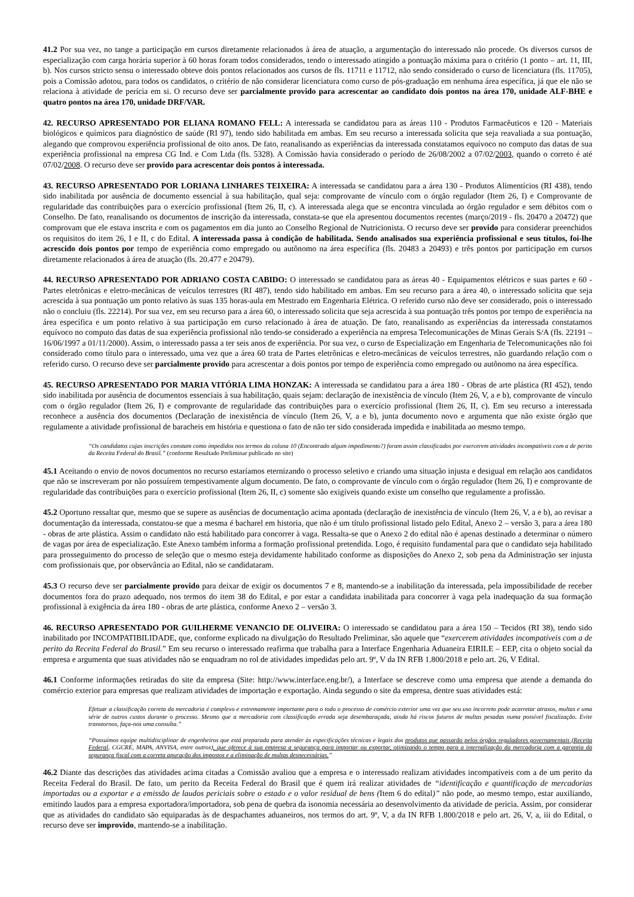41.2 Por sua vez, no tange a participação em cursos diretamente relacionados à área de atuação, a argumentação do interessado não procede. Os diversos cursos de especialização com carga horária superior à 60 horas foram todos considerados, tendo o interessado atingido a pontuação máxima para o critério (1 ponto – art. 11, III, b). Nos cursos stricto sensu o interessado obteve dois pontos relacionados aos cursos de fls. 11711 e 11712, não sendo considerado o curso de licenciatura (fls. 11705), pois a Comissão adotou, para todos os candidatos, o critério de não considerar licenciatura como curso de pós-graduação em nenhuma área específica, já que ele não se relaciona à atividade de perícia em si. O recurso deve ser parcialmente provido para acrescentar ao candidato dois pontos na área 170, unidade ALF-BHE e quatro pontos na área 170, unidade DRF/VAR.
42. RECURSO APRESENTADO POR ELIANA ROMANO FELL: A interessada se candidatou para as áreas 110 - Produtos Farmacêuticos e 120 - Materiais biológicos e químicos para diagnóstico de saúde (RI 97), tendo sido habilitada em ambas. Em seu recurso a interessada solicita que seja reavaliada a sua pontuação, alegando que comprovou experiência profissional de oito anos. De fato, reanalisando as experiências da interessada constatamos equívoco no computo das datas de sua experiência profissional na empresa CG Ind. e Com Ltda (fls. 5328). A Comissão havia considerado o período de 26/08/2002 a 07/02/2003, quando o correto é até 07/02/2008. O recurso deve ser provido para acrescentar dois pontos à interessada.
43. RECURSO APRESENTADO POR LORIANA LINHARES TEIXEIRA: A interessada se candidatou para a área 130 - Produtos Alimentícios (RI 438), tendo sido inabilitada por ausência de documento essencial à sua habilitação, qual seja: comprovante de vínculo com o órgão regulador (Item 26, I) e Comprovante de regularidade das contribuições para o exercício profissional (Item 26, II, c). A interessada alega que se encontra vinculada ao órgão regulador e sem débitos com o Conselho. De fato, reanalisando os documentos de inscrição da interessada, constata-se que ela apresentou documentos recentes (março/2019 - fls. 20470 a 20472) que comprovam que ele estava inscrita e com os pagamentos em dia junto ao Conselho Regional de Nutricionista. O recurso deve ser provido para considerar preenchidos os requisitos do item 26, I e II, c do Edital. A interessada passa à condição de habilitada. Sendo analisados sua experiência profissional e seus títulos, foi-lhe acrescido dois pontos por tempo de experiência como empregado ou autônomo na área específica (fls. 20483 a 20493) e três pontos por participação em cursos diretamente relacionados à área de atuação (fls. 20.477 e 20479).
44. RECURSO APRESENTADO POR ADRIANO COSTA CABIDO: O interessado se candidatou para as áreas 40 - Equipamentos elétricos e suas partes e 60 - Partes eletrônicas e eletro-mecânicas de veículos terrestres (RI 487), tendo sido habilitado em ambas. Em seu recurso para a área 40, o interessado solicita que seja acrescida à sua pontuação um ponto relativo às suas 135 horas-aula em Mestrado em Engenharia Elétrica. O referido curso não deve ser considerado, pois o interessado não o concluiu (fls. 22214). Por sua vez, em seu recurso para a área 60, o interessado solicita que seja acrescida à sua pontuação três pontos por tempo de experiência na área específica e um ponto relativo à sua participação em curso relacionado à área de atuação. De fato, reanalisando as experiências da interessada constatamos equívoco no computo das datas de sua experiência profissional não tendo-se considerado a experiência na empresa Telecomunicações de Minas Gerais S/A (fls. 22191 – 16/06/1997 a 01/11/2000). Assim, o interessado passa a ter seis anos de experiência. Por sua vez, o curso de Especialização em Engenharia de Telecomunicações não foi considerado como título para o interessado, uma vez que a área 60 trata de Partes eletrônicas e eletro-mecânicas de veículos terrestres, não guardando relação com o referido curso. O recurso deve ser parcialmente provido para acrescentar a dois pontos por tempo de experiência como empregado ou autônomo na área específica.
45. RECURSO APRESENTADO POR MARIA VITÓRIA LIMA HONZAK: A interessada se candidatou para a área 180 - Obras de arte plástica (RI 452), tendo sido inabilitada por ausência de documentos essenciais à sua habilitação, quais sejam: declaração de inexistência de vínculo (Item 26, V, a e b), comprovante de vínculo com o órgão regulador (Item 26, I) e comprovante de regularidade das contribuições para o exercício profissional (Item 26, II, c). Em seu recurso a interessada reconhece a ausência dos documentos (Declaração de inexistência de vínculo (Item 26, V, a e b), junta documento novo e argumenta que não existe órgão que regulamente a atividade profissional de baracheis em história e questiona o fato de não ter sido considerada impedida e inabilitada ao mesmo tempo.
“Os candidatos cujas inscrições constam como impedidos nos termos da coluna 10 (Encontrado algum impedimento?) foram assim classificados por exercerem atividades incompatíveis com a de perito da Receita Federal do Brasil.” (conforme Resultado Preliminar publicado no site)
45.1 Aceitando o envio de novos documentos no recurso estaríamos eternizando o processo seletivo e criando uma situação injusta e desigual em relação aos candidatos que não se inscreveram por não possuírem tempestivamente algum documento. De fato, o comprovante de vínculo com o órgão regulador (Item 26, I) e comprovante de regularidade das contribuições para o exercício profissional (Item 26, II, c) somente são exigíveis quando existe um conselho que regulamente a profissão.
45.2 Oportuno ressaltar que, mesmo que se supere as ausências de documentação acima apontada (declaração de inexistência de vínculo (Item 26, V, a e b), ao revisar a documentação da interessada, constatou-se que a mesma é bacharel em historia, que não é um título profissional listado pelo Edital, Anexo 2 – versão 3, para a área 180 - obras de arte plástica. Assim o candidato não está habilitado para concorrer à vaga. Ressalta-se que o Anexo 2 do edital não é apenas destinado a determinar o número de vagas por área de especialização. Este Anexo também informa a formação profissional pretendida. Logo, é requisito fundamental para que o candidato seja habilitado para prosseguimento do processo de seleção que o mesmo esteja devidamente habilitado conforme as disposições do Anexo 2, sob pena da Administração ser injusta com profissionais que, por observância ao Edital, não se candidataram.
45.3 O recurso deve ser parcialmente provido para deixar de exigir os documentos 7 e 8, mantendo-se a inabilitação da interessada, pela impossibilidade de receber documentos fora do prazo adequado, nos termos do item 38 do Edital, e por estar a candidata inabilitada para concorrer à vaga pela inadequação da sua formação profissional à exigência da área 180 - obras de arte plástica, conforme Anexo 2 – versão 3.
46. RECURSO APRESENTADO POR GUILHERME VENANCIO DE OLIVEIRA: O interessado se candidatou para a área 150 – Tecidos (RI 38), tendo sido inabilitado por INCOMPATIBILIDADE, que, conforme explicado na divulgação do Resultado Preliminar, são aquele que “exercerem atividades incompatíveis com a de perito da Receita Federal do Brasil.” Em seu recurso o interessado reafirma que trabalha para a Interface Engenharia Aduaneira EIRILE – EEP, cita o objeto social da empresa e argumenta que suas atividades não se enquadram no rol de atividades impedidas pelo art. 9º, V da IN RFB 1.800/2018 e pelo art. 26, V Edital.
46.1 Conforme informações retiradas do site da empresa (Site: http://www.interface.eng.br/), a Interface se descreve como uma empresa que atende a demanda do comércio exterior para empresas que realizam atividades de importação e exportação. Ainda segundo o site da empresa, dentre suas atividades está:
Efetuar a classificação correta da mercadoria é complexo e extremamente importante para o todo o processo de comércio exterior uma vez que seu uso incorreto pode acarretar atrasos, multas e uma série de outros custos durante o processo. Mesmo que a mercadoria com classificação errada seja desembaraçada, ainda há riscos futuros de multas pesadas numa possível fiscalização. Evite transtornos, faça-nos uma consulta.”
“Possuímos equipe multidisciplinar de engenheiros que está preparada para atender às especificações técnicas e legais dos produtos que passarão pelos órgãos reguladores governamentais (Receita Federal, CGCRE, MAPA, ANVISA, entre outros), que oferece à sua empresa a segurança para importar ou exportar, otimizando o tempo para a internalização da mercadoria com a garantia da segurança fiscal com a correta apuração dos impostos e a eliminação de multas desnecessárias.”
46.2 Diante das descrições das atividades acima citadas a Comissão avaliou que a empresa e o interessado realizam atividades incompatíveis com a de um perito da Receita Federal do Brasil. De fato, um perito da Receita Federal do Brasil que é quem irá realizar atividades de “identificação e quantificação de mercadorias importadas ou a exportar e a emissão de laudos periciais sobre o estado e o valor residual de bens (Item 6 do edital)” não pode, ao mesmo tempo, estar auxiliando, emitindo laudos para a empresa exportadora/importadora, sob pena de quebra da isonomia necessária ao desenvolvimento da atividade de pericia. Assim, por considerar que as atividades do candidato são equiparadas às de despachantes aduaneiros, nos termos do art. 9º, V, a da IN RFB 1.800/2018 e pelo art. 26, V, a, iii do Edital, o recurso deve ser improvido, mantendo-se a inabilitação.